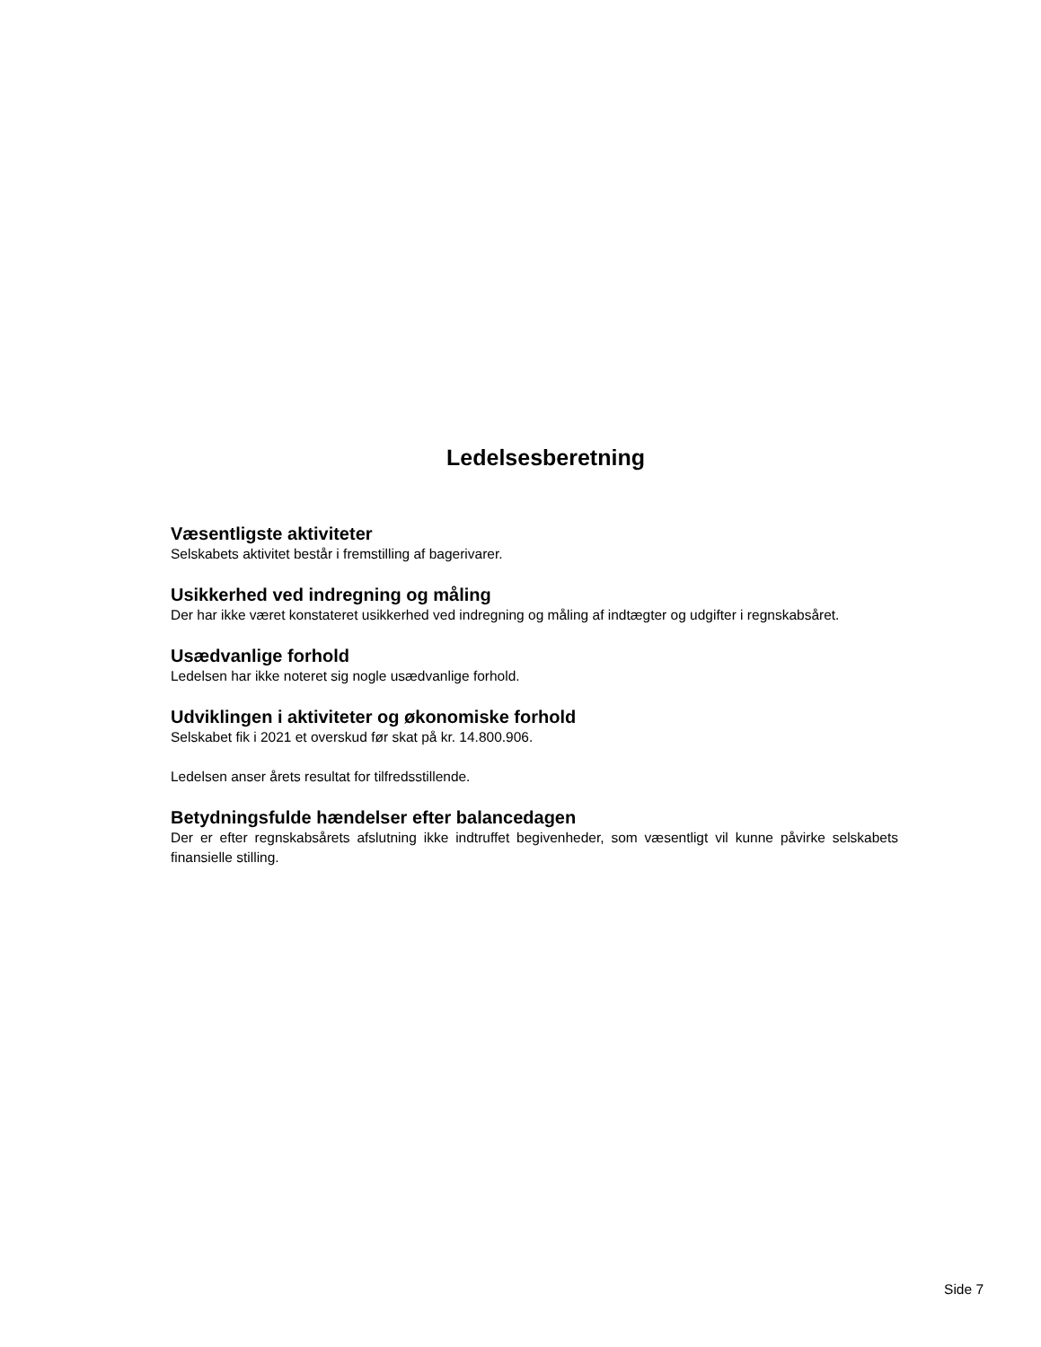Ledelsesberetning
Væsentligste aktiviteter
Selskabets aktivitet består i fremstilling af bagerivarer.
Usikkerhed ved indregning og måling
Der har ikke været konstateret usikkerhed ved indregning og måling af indtægter og udgifter i regnskabsåret.
Usædvanlige forhold
Ledelsen har ikke noteret sig nogle usædvanlige forhold.
Udviklingen i aktiviteter og økonomiske forhold
Selskabet fik i 2021 et overskud før skat på kr. 14.800.906.
Ledelsen anser årets resultat for tilfredsstillende.
Betydningsfulde hændelser efter balancedagen
Der er efter regnskabsårets afslutning ikke indtruffet begivenheder, som væsentligt vil kunne påvirke selskabets finansielle stilling.
Side 7